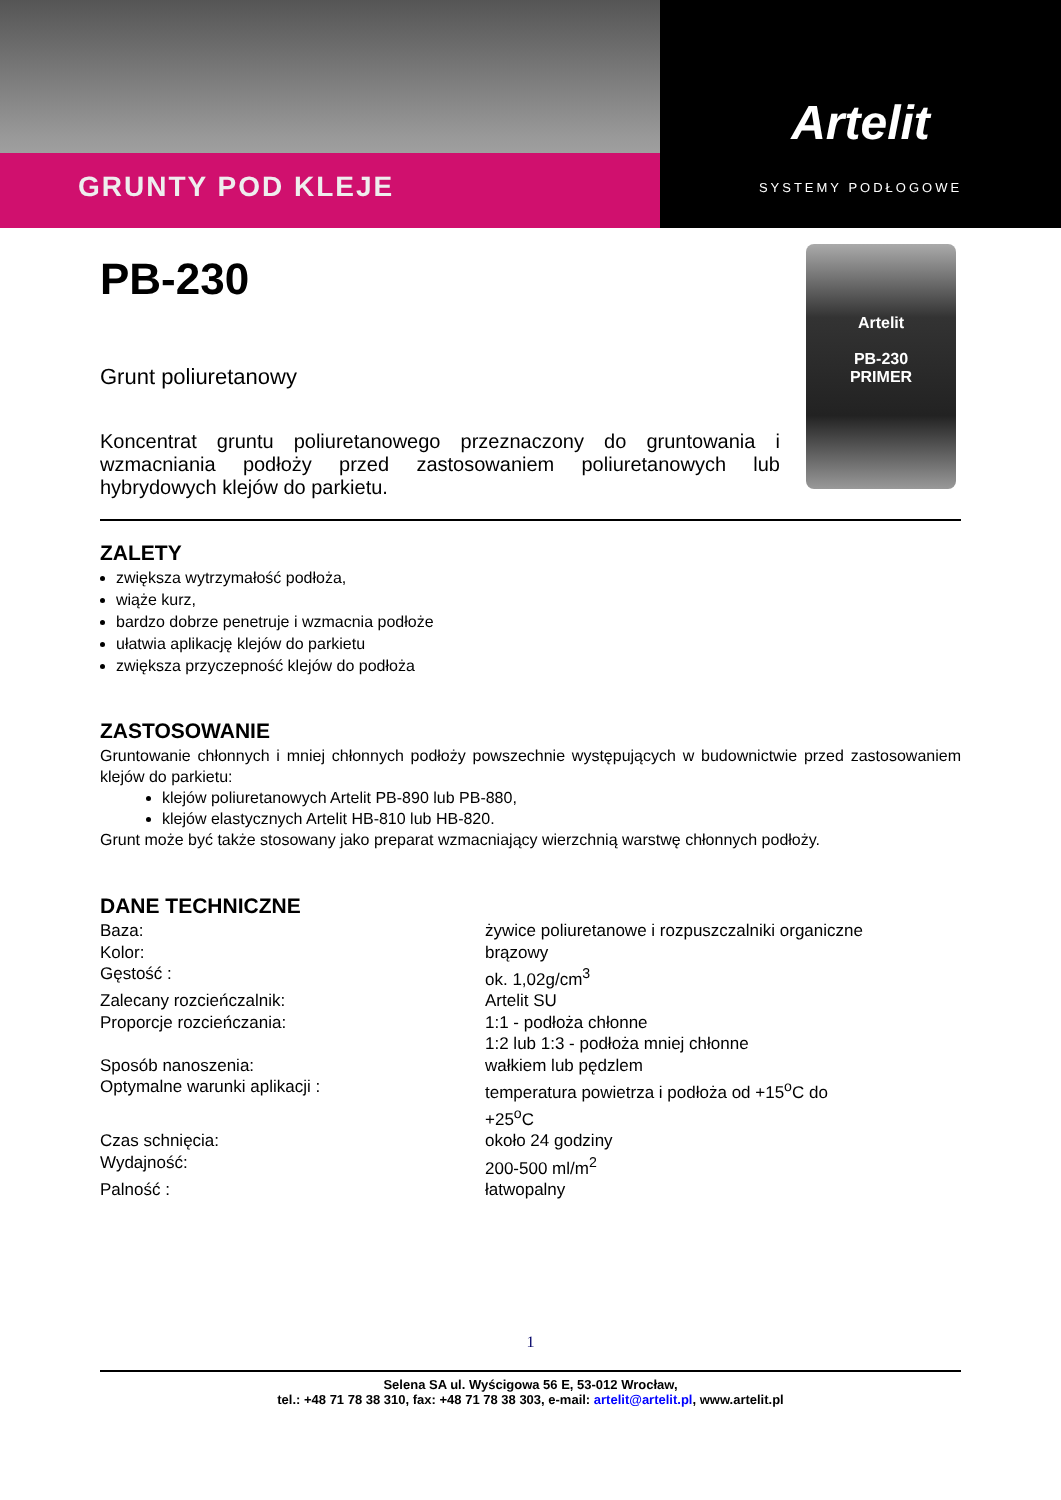GRUNTY POD KLEJE
Artelit
SYSTEMY PODŁOGOWE
PB-230
Grunt poliuretanowy
Koncentrat gruntu poliuretanowego przeznaczony do gruntowania i wzmacniania podłoży przed zastosowaniem poliuretanowych lub hybrydowych klejów do parkietu.
Artelit
PB-230
PRIMER
ZALETY
zwiększa wytrzymałość podłoża,
wiąże kurz,
bardzo dobrze penetruje i wzmacnia podłoże
ułatwia aplikację klejów do parkietu
zwiększa przyczepność klejów do podłoża
ZASTOSOWANIE
Gruntowanie chłonnych i mniej chłonnych podłoży powszechnie występujących w budownictwie przed zastosowaniem klejów do parkietu:
klejów poliuretanowych Artelit PB-890 lub PB-880,
klejów elastycznych Artelit HB-810 lub HB-820.
Grunt może być także stosowany jako preparat wzmacniający wierzchnią warstwę chłonnych podłoży.
DANE TECHNICZNE
| Baza: | żywice poliuretanowe i rozpuszczalniki organiczne |
| Kolor: | brązowy |
| Gęstość : | ok. 1,02g/cm<sup>3</sup> |
| Zalecany rozcieńczalnik: | Artelit SU |
| Proporcje rozcieńczania: | 1:1 - podłoża chłonne 1:2 lub 1:3 - podłoża mniej chłonne |
| Sposób nanoszenia: | wałkiem lub pędzlem |
| Optymalne warunki aplikacji : | temperatura powietrza i podłoża od +15<sup>o</sup>C do +25<sup>o</sup>C |
| Czas schnięcia: | około 24 godziny |
| Wydajność: | 200-500 ml/m<sup>2</sup> |
| Palność : | łatwopalny |
1
Selena SA ul. Wyścigowa 56 E, 53-012 Wrocław,
tel.: +48 71 78 38 310, fax: +48 71 78 38 303, e-mail: artelit@artelit.pl, www.artelit.pl